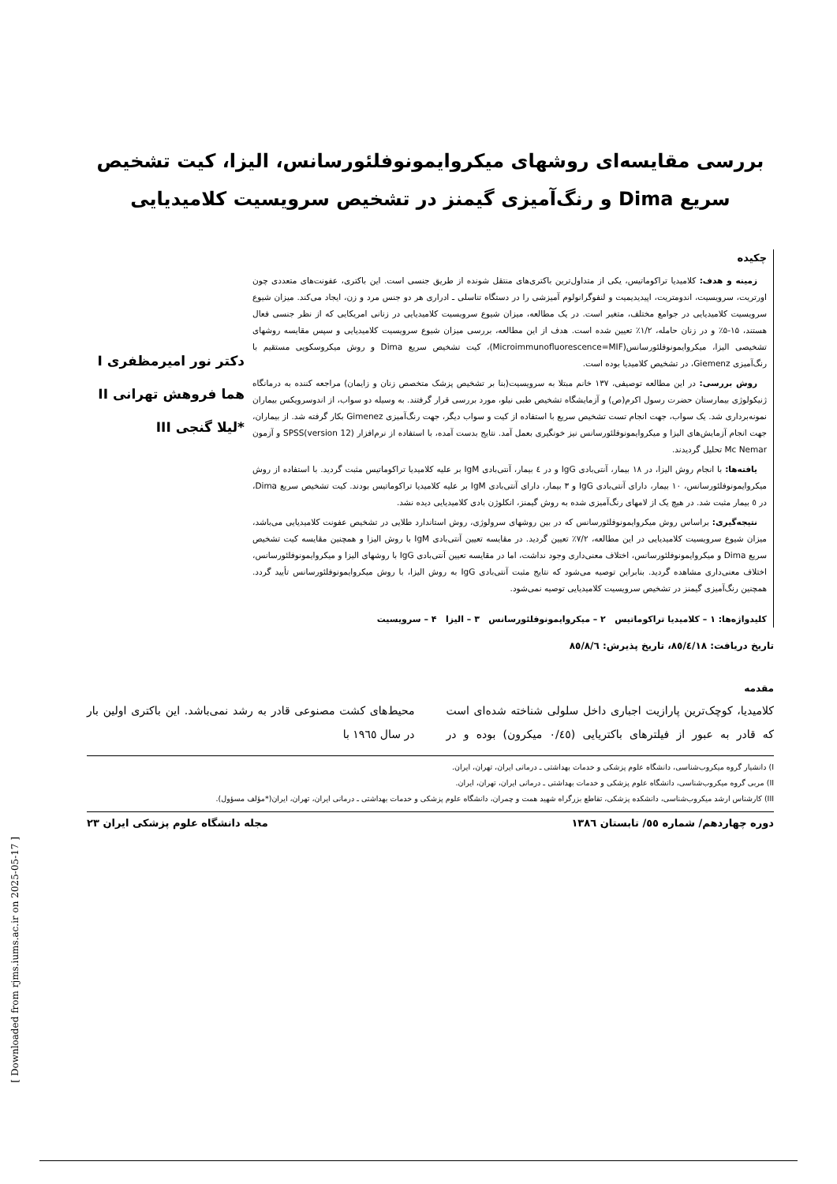بررسی مقایسه‌ای روشهای میکروایمونوفلئورسانس، الیزا، کیت تشخیص سریع Dima و رنگ‌آمیزی گیمنز در تشخیص سرویسیت کلامیدیایی
چکیده
زمینه و هدف: کلامیدیا تراکوماتیس، یکی از متداول‌ترین باکتری‌های منتقل شونده از طریق جنسی است. این باکتری، عفونت‌های متعددی چون اورتریت، سرویسیت، اندومتریت، اپیدیدیمیت و لنفوگرانولوم آمیزشی را در دستگاه تناسلی ـ ادراری هر دو جنس مرد و زن، ایجاد می‌کند. میزان شیوع سرویسیت کلامیدیایی در جوامع مختلف، متغیر است. در یک مطالعه، میزان شیوع سرویسیت کلامیدیایی در زنانی امریکایی که از نظر جنسی فعال هستند، ۱۵-۵٪ و در زنان حامله، ۱/۲٪ تعیین شده است. هدف از این مطالعه، بررسی میزان شیوع سرویسیت کلامیدیایی و سپس مقایسه روشهای تشخیصی الیزا، میکروایمونوفلئورسانس(Microimmunofluorescence=MIF)، کیت تشخیص سریع Dima و روش میکروسکوپی مستقیم با رنگ‌آمیزی Giemenz، در تشخیص کلامیدیا بوده است.
روش بررسی: در این مطالعه توصیفی، ۱۳۷ خانم مبتلا به سرویسیت(بنا بر تشخیص پزشک متخصص زنان و زایمان) مراجعه کننده به درمانگاه ژنیکولوژی بیمارستان حضرت رسول اکرم(ص) و آزمایشگاه تشخیص طبی نیلو، مورد بررسی قرار گرفتند. به وسیله دو سواب، از اندوسرویکس بیماران نمونه‌برداری شد. یک سواب، جهت انجام تست تشخیص سریع با استفاده از کیت و سواب دیگر، جهت رنگ‌آمیزی Gimenez بکار گرفته شد. از بیماران، جهت انجام آزمایش‌های الیزا و میکروایمونوفلئورسانس نیز خونگیری بعمل آمد. نتایج بدست آمده، با استفاده از نرم‌افزار SPSS(version 12) و آزمون Mc Nemar تحلیل گردیدند.
یافته‌ها: با انجام روش الیزا، در ۱۸ بیمار، آنتی‌بادی IgG و در ٤ بیمار، آنتی‌بادی IgM بر علیه کلامیدیا تراکوماتیس مثبت گردید. با استفاده از روش میکروایمونوفلئورسانس، ۱۰ بیمار، دارای آنتی‌بادی IgG و ۳ بیمار، دارای آنتی‌بادی IgM بر علیه کلامیدیا تراکوماتیس بودند. کیت تشخیص سریع Dima، در ٥ بیمار مثبت شد. در هیچ یک از لامهای رنگ‌آمیزی شده به روش گیمنز، انکلوژن بادی کلامیدیایی دیده نشد.
نتیجه‌گیری: براساس روش میکروایمونوفلئورسانس که در بین روشهای سرولوژی، روش استاندارد طلایی در تشخیص عفونت کلامیدیایی می‌باشد، میزان شیوع سرویسیت کلامیدیایی در این مطالعه، ۷/۲٪ تعیین گردید. در مقایسه تعیین آنتی‌بادی IgM با روش الیزا و همچنین مقایسه کیت تشخیص سریع Dima و میکروایمونوفلئورسانس، اختلاف معنی‌داری وجود نداشت، اما در مقایسه تعیین آنتی‌بادی IgG با روشهای الیزا و میکروایمونوفلئورسانس، اختلاف معنی‌داری مشاهده گردید. بنابراین توصیه می‌شود که نتایج مثبت آنتی‌بادی IgG به روش الیزا، با روش میکروایمونوفلئورسانس تأیید گردد. همچنین رنگ‌آمیزی گیمنز در تشخیص سرویسیت کلامیدیایی توصیه نمی‌شود.
کلیدواژه‌ها: ۱ – کلامیدیا تراکوماتیس ۲ – میکروایمونوفلئورسانس ۳ – الیزا ۴ – سرویسیت
دکتر نور امیرمظفری I
هما فروهش تهرانی II
*لیلا گنجی III
تاریخ دریافت: ۸٥/٤/۱۸، تاریخ پذیرش: ۸٥/۸/٦
مقدمه
کلامیدیا، کوچک‌ترین پارازیت اجباری داخل سلولی شناخته شده‌ای است که قادر به عبور از فیلترهای باکتریایی (۰/٤٥ میکرون) بوده و در محیط‌های کشت مصنوعی قادر به رشد نمی‌باشد. این باکتری اولین بار در سال ۱۹٦٥ با
I) دانشیار گروه میکروب‌شناسی، دانشگاه علوم پزشکی و خدمات بهداشتی ـ درمانی ایران، تهران، ایران.
II) مربی گروه میکروب‌شناسی، دانشگاه علوم پزشکی و خدمات بهداشتی ـ درمانی ایران، تهران، ایران.
III) کارشناس ارشد میکروب‌شناسی، دانشکده پزشکی، تقاطع بزرگراه شهید همت و چمران، دانشگاه علوم پزشکی و خدمات بهداشتی ـ درمانی ایران، تهران، ایران(*مؤلف مسؤول).
دوره چهاردهم/ شماره ٥٥/ تابستان ۱۳۸٦ مجله دانشگاه علوم پزشکی ایران ۲۳
[ Downloaded from rjms.iums.ac.ir on 2025-05-17 ]